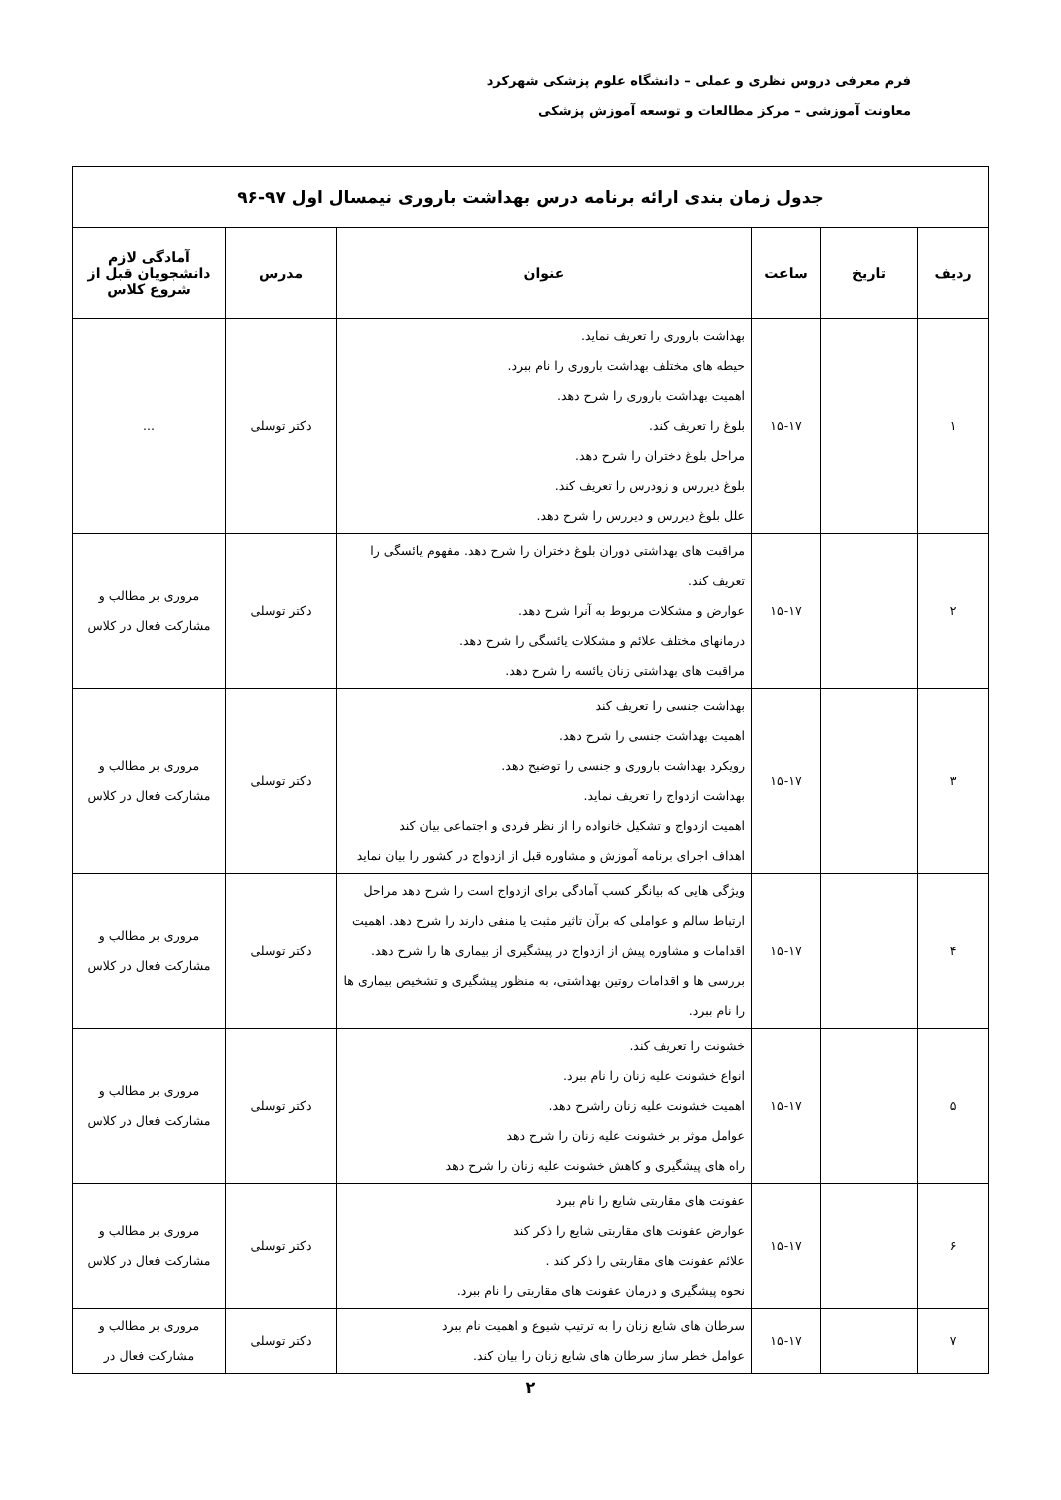فرم معرفی دروس نظری و عملی – دانشگاه علوم پزشکی شهرکرد
معاونت آموزشی – مرکز مطالعات و توسعه آموزش پزشکی
| جدول زمان بندی ارائه برنامه درس بهداشت باروری نیمسال اول ۹۷-۹۶ | | | | | |
| --- | --- | --- | --- | --- | --- |
| ردیف | تاریخ | ساعت | عنوان | مدرس | آمادگی لازم دانشجویان قبل از شروع کلاس |
| ۱ | | ۱۵-۱۷ | بهداشت باروری را تعریف نماید. حیطه های مختلف بهداشت باروری را نام ببرد. اهمیت بهداشت باروری را شرح دهد. بلوغ را تعریف کند. مراحل بلوغ دختران را شرح دهد. بلوغ دیررس و زودرس را تعریف کند. علل بلوغ دیررس و دیررس را شرح دهد. | دکتر توسلی | ... |
| ۲ | | ۱۵-۱۷ | مراقبت های بهداشتی دوران بلوغ دختران را شرح دهد. مفهوم یائسگی را تعریف کند. عوارض و مشکلات مربوط به آنرا شرح دهد. درمانهای مختلف علائم و مشکلات یائسگی را شرح دهد. مراقبت های بهداشتی زنان یائسه را شرح دهد. | دکتر توسلی | مروری بر مطالب و مشارکت فعال در کلاس |
| ۳ | | ۱۵-۱۷ | بهداشت جنسی را تعریف کند اهمیت بهداشت جنسی را شرح دهد. رویکرد بهداشت باروری و جنسی را توضیح دهد. بهداشت ازدواج را تعریف نماید. اهمیت ازدواج و تشکیل خانواده را از نظر فردی و اجتماعی بیان کند اهداف اجرای برنامه آموزش و مشاوره قبل از ازدواج در کشور را بیان نماید | دکتر توسلی | مروری بر مطالب و مشارکت فعال در کلاس |
| ۴ | | ۱۵-۱۷ | ویژگی هایی که بیانگر کسب آمادگی برای ازدواج است را شرح دهد مراحل ارتباط سالم و عواملی که برآن تاثیر مثبت یا منفی دارند را شرح دهد. اهمیت اقدامات و مشاوره پیش از ازدواج در پیشگیری از بیماری ها را شرح دهد. بررسی ها و اقدامات روتین بهداشتی، به منظور پیشگیری و تشخیص بیماری ها را نام ببرد. | دکتر توسلی | مروری بر مطالب و مشارکت فعال در کلاس |
| ۵ | | ۱۵-۱۷ | خشونت را تعریف کند. انواع خشونت علیه زنان را نام ببرد. اهمیت خشونت علیه زنان راشرح دهد. عوامل موثر بر خشونت علیه زنان را شرح دهد راه های پیشگیری و کاهش خشونت علیه زنان را شرح دهد | دکتر توسلی | مروری بر مطالب و مشارکت فعال در کلاس |
| ۶ | | ۱۵-۱۷ | عفونت های مقاربتی شایع را نام ببرد عوارض عفونت های مقاربتی شایع را ذکر کند علائم عفونت های مقاربتی را ذکر کند . نحوه پیشگیری و درمان عفونت های مقاربتی را نام ببرد. | دکتر توسلی | مروری بر مطالب و مشارکت فعال در کلاس |
| ۷ | | ۱۵-۱۷ | سرطان های شایع زنان را به ترتیب شیوع و اهمیت نام ببرد عوامل خطر ساز سرطان های شایع زنان را بیان کند. | دکتر توسلی | مروری بر مطالب و مشارکت فعال در |
۲